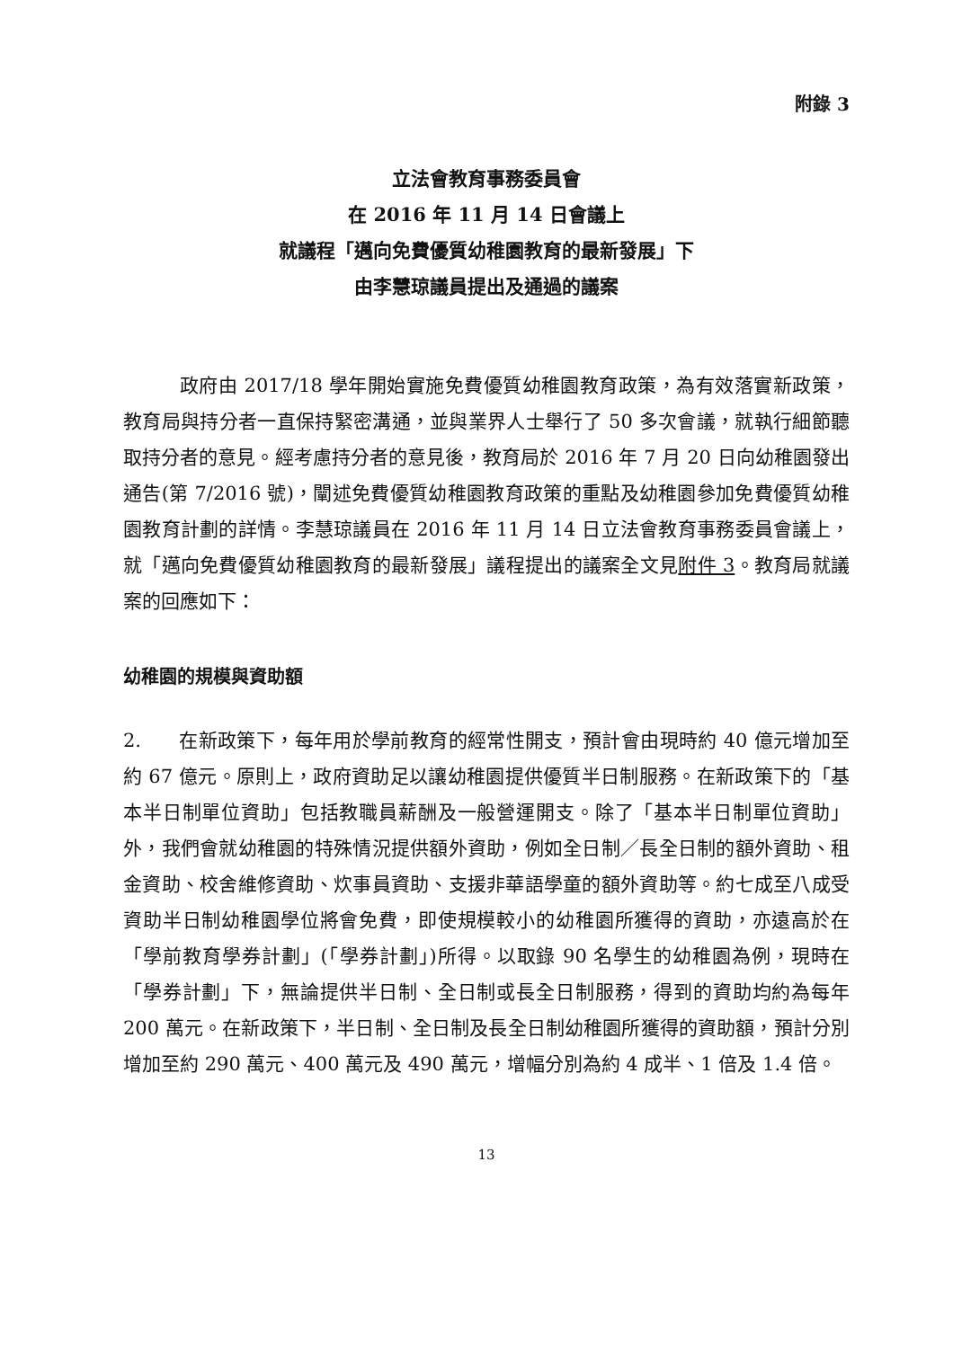附錄 3
立法會教育事務委員會
在 2016 年 11 月 14 日會議上
就議程「邁向免費優質幼稚園教育的最新發展」下
由李慧琼議員提出及通過的議案
政府由 2017/18 學年開始實施免費優質幼稚園教育政策，為有效落實新政策，教育局與持分者一直保持緊密溝通，並與業界人士舉行了 50 多次會議，就執行細節聽取持分者的意見。經考慮持分者的意見後，教育局於 2016 年 7 月 20 日向幼稚園發出通告(第 7/2016 號)，闡述免費優質幼稚園教育政策的重點及幼稚園參加免費優質幼稚園教育計劃的詳情。李慧琼議員在 2016 年 11 月 14 日立法會教育事務委員會議上，就「邁向免費優質幼稚園教育的最新發展」議程提出的議案全文見附件 3。教育局就議案的回應如下：
幼稚園的規模與資助額
2. 在新政策下，每年用於學前教育的經常性開支，預計會由現時約 40 億元增加至約 67 億元。原則上，政府資助足以讓幼稚園提供優質半日制服務。在新政策下的「基本半日制單位資助」包括教職員薪酬及一般營運開支。除了「基本半日制單位資助」外，我們會就幼稚園的特殊情況提供額外資助，例如全日制／長全日制的額外資助、租金資助、校舍維修資助、炊事員資助、支援非華語學童的額外資助等。約七成至八成受資助半日制幼稚園學位將會免費，即使規模較小的幼稚園所獲得的資助，亦遠高於在「學前教育學券計劃」(「學券計劃」)所得。以取錄 90 名學生的幼稚園為例，現時在「學券計劃」下，無論提供半日制、全日制或長全日制服務，得到的資助均約為每年 200 萬元。在新政策下，半日制、全日制及長全日制幼稚園所獲得的資助額，預計分別增加至約 290 萬元、400 萬元及 490 萬元，增幅分別為約 4 成半、1 倍及 1.4 倍。
13